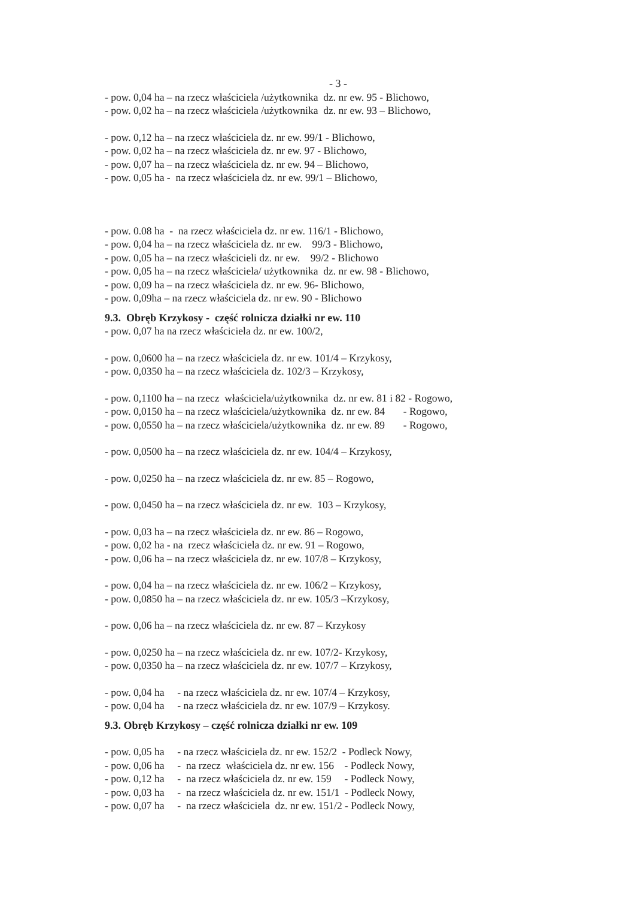- 3 -
- pow. 0,04 ha – na rzecz właściciela /użytkownika dz. nr ew. 95 - Blichowo,
- pow. 0,02 ha – na rzecz właściciela /użytkownika dz. nr ew. 93 – Blichowo,
- pow. 0,12 ha – na rzecz właściciela dz. nr ew. 99/1 - Blichowo,
- pow. 0,02 ha – na rzecz właściciela dz. nr ew. 97 - Blichowo,
- pow. 0,07 ha – na rzecz właściciela dz. nr ew. 94 – Blichowo,
- pow. 0,05 ha - na rzecz właściciela dz. nr ew. 99/1 – Blichowo,
- pow. 0.08 ha - na rzecz właściciela dz. nr ew. 116/1 - Blichowo,
- pow. 0,04 ha – na rzecz właściciela dz. nr ew. 99/3 - Blichowo,
- pow. 0,05 ha – na rzecz właścicieli dz. nr ew. 99/2 - Blichowo
- pow. 0,05 ha – na rzecz właściciela/ użytkownika dz. nr ew. 98 - Blichowo,
- pow. 0,09 ha – na rzecz właściciela dz. nr ew. 96- Blichowo,
- pow. 0,09ha – na rzecz właściciela dz. nr ew. 90 - Blichowo
9.3. Obręb Krzykosy - część rolnicza działki nr ew. 110
- pow. 0,07 ha na rzecz właściciela dz. nr ew. 100/2,
- pow. 0,0600 ha – na rzecz właściciela dz. nr ew. 101/4 – Krzykosy,
- pow. 0,0350 ha – na rzecz właściciela dz. 102/3 – Krzykosy,
- pow. 0,1100 ha – na rzecz właściciela/użytkownika dz. nr ew. 81 i 82 - Rogowo,
- pow. 0,0150 ha – na rzecz właściciela/użytkownika dz. nr ew. 84 - Rogowo,
- pow. 0,0550 ha – na rzecz właściciela/użytkownika dz. nr ew. 89 - Rogowo,
- pow. 0,0500 ha – na rzecz właściciela dz. nr ew. 104/4 – Krzykosy,
- pow. 0,0250 ha – na rzecz właściciela dz. nr ew. 85 – Rogowo,
- pow. 0,0450 ha – na rzecz właściciela dz. nr ew. 103 – Krzykosy,
- pow. 0,03 ha – na rzecz właściciela dz. nr ew. 86 – Rogowo,
- pow. 0,02 ha - na rzecz właściciela dz. nr ew. 91 – Rogowo,
- pow. 0,06 ha – na rzecz właściciela dz. nr ew. 107/8 – Krzykosy,
- pow. 0,04 ha – na rzecz właściciela dz. nr ew. 106/2 – Krzykosy,
- pow. 0,0850 ha – na rzecz właściciela dz. nr ew. 105/3 –Krzykosy,
- pow. 0,06 ha – na rzecz właściciela dz. nr ew. 87 – Krzykosy
- pow. 0,0250 ha – na rzecz właściciela dz. nr ew. 107/2- Krzykosy,
- pow. 0,0350 ha – na rzecz właściciela dz. nr ew. 107/7 – Krzykosy,
- pow. 0,04 ha - na rzecz właściciela dz. nr ew. 107/4 – Krzykosy,
- pow. 0,04 ha - na rzecz właściciela dz. nr ew. 107/9 – Krzykosy.
9.3. Obręb Krzykosy – część rolnicza działki nr ew. 109
- pow. 0,05 ha - na rzecz właściciela dz. nr ew. 152/2 - Podleck Nowy,
- pow. 0,06 ha - na rzecz właściciela dz. nr ew. 156 - Podleck Nowy,
- pow. 0,12 ha - na rzecz właściciela dz. nr ew. 159 - Podleck Nowy,
- pow. 0,03 ha - na rzecz właściciela dz. nr ew. 151/1 - Podleck Nowy,
- pow. 0,07 ha - na rzecz właściciela dz. nr ew. 151/2 - Podleck Nowy,